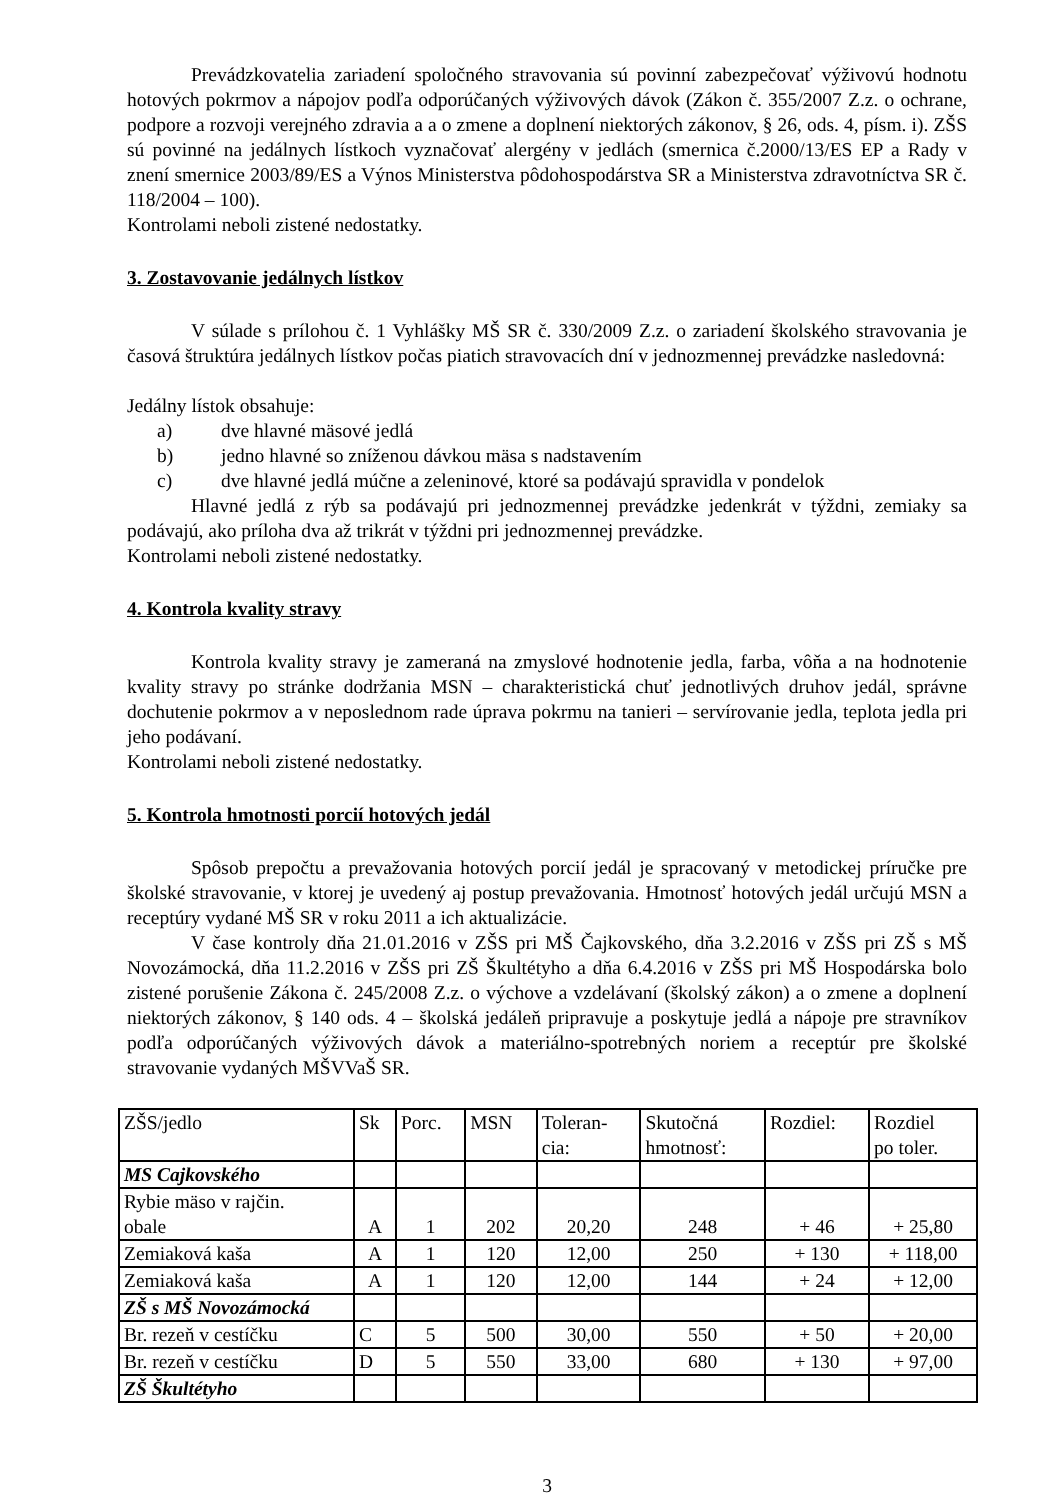Prevádzkovatelia zariadení spoločného stravovania sú povinní zabezpečovať výživovú hodnotu hotových pokrmov a nápojov podľa odporúčaných výživových dávok (Zákon č. 355/2007 Z.z. o ochrane, podpore a rozvoji verejného zdravia a a o zmene a doplnení niektorých zákonov, § 26, ods. 4, písm. i). ZŠS sú povinné na jedálnych lístkoch vyznačovať alergény v jedlách (smernica č.2000/13/ES EP a Rady v znení smernice 2003/89/ES a Výnos Ministerstva pôdohospodárstva SR a Ministerstva zdravotníctva SR č. 118/2004 – 100).
Kontrolami neboli zistené nedostatky.
3. Zostavovanie jedálnych lístkov
V súlade s prílohou č. 1 Vyhlášky MŠ SR č. 330/2009 Z.z. o zariadení školského stravovania je časová štruktúra jedálnych lístkov počas piatich stravovacích dní v jednozmennej prevádzke nasledovná:
Jedálny lístok obsahuje:
a) dve hlavné mäsové jedlá
b) jedno hlavné so zníženou dávkou mäsa s nadstavením
c) dve hlavné jedlá múčne a zeleninové, ktoré sa podávajú spravidla v pondelok
Hlavné jedlá z rýb sa podávajú pri jednozmennej prevádzke jedenkrát v týždni, zemiaky sa podávajú, ako príloha dva až trikrát v týždni pri jednozmennej prevádzke.
Kontrolami neboli zistené nedostatky.
4. Kontrola kvality stravy
Kontrola kvality stravy je zameraná na zmyslové hodnotenie jedla, farba, vôňa a na hodnotenie kvality stravy po stránke dodržania MSN – charakteristická chuť jednotlivých druhov jedál, správne dochutenie pokrmov a v neposlednom rade úprava pokrmu na tanieri – servírovanie jedla, teplota jedla pri jeho podávaní.
Kontrolami neboli zistené nedostatky.
5. Kontrola hmotnosti porcií hotových jedál
Spôsob prepočtu a prevažovania hotových porcií jedál je spracovaný v metodickej príručke pre školské stravovanie, v ktorej je uvedený aj postup prevažovania. Hmotnosť hotových jedál určujú MSN a receptúry vydané MŠ SR v roku 2011 a ich aktualizácie.
V čase kontroly dňa 21.01.2016 v ZŠS pri MŠ Čajkovského, dňa 3.2.2016 v ZŠS pri ZŠ s MŠ Novozámocká, dňa 11.2.2016 v ZŠS pri ZŠ Škultétyho a dňa 6.4.2016 v ZŠS pri MŠ Hospodárska bolo zistené porušenie Zákona č. 245/2008 Z.z. o výchove a vzdelávaní (školský zákon) a o zmene a doplnení niektorých zákonov, § 140 ods. 4 – školská jedáleň pripravuje a poskytuje jedlá a nápoje pre stravníkov podľa odporúčaných výživových dávok a materiálno-spotrebných noriem a receptúr pre školské stravovanie vydaných MŠVVaŠ SR.
| ZŠS/jedlo | Sk | Porc. | MSN | Toleran- cia: | Skutočná hmotnosť: | Rozdiel: | Rozdiel po toler. |
| MS Cajkovského | | | | | | | |
| Rybie mäso v rajčin. obale | A | 1 | 202 | 20,20 | 248 | + 46 | + 25,80 |
| Zemiaková kaša | A | 1 | 120 | 12,00 | 250 | + 130 | + 118,00 |
| Zemiaková kaša | A | 1 | 120 | 12,00 | 144 | + 24 | + 12,00 |
| ZŠ s MŠ Novozámocká | | | | | | | |
| Br. rezeň v cestíčku | C | 5 | 500 | 30,00 | 550 | + 50 | + 20,00 |
| Br. rezeň v cestíčku | D | 5 | 550 | 33,00 | 680 | + 130 | + 97,00 |
| ZŠ Škultétyho | | | | | | | |
3